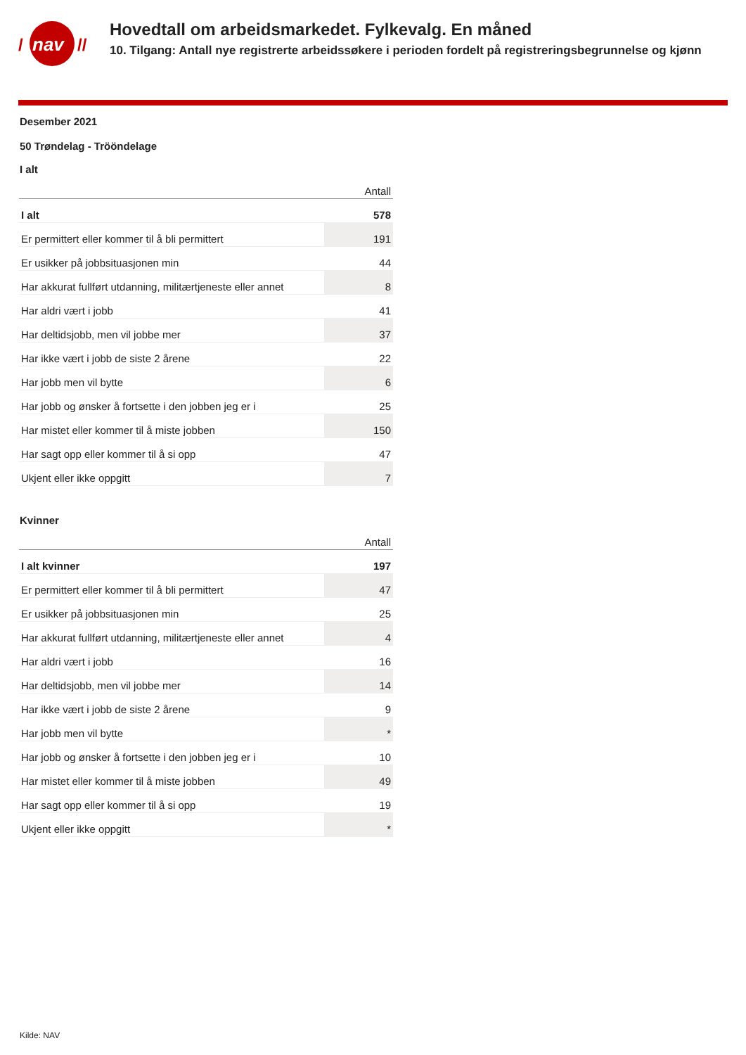nav
/
//
Hovedtall om arbeidsmarkedet. Fylkevalg. En måned
10. Tilgang: Antall nye registrerte arbeidssøkere i perioden fordelt på registreringsbegrunnelse og kjønn
Desember 2021
50 Trøndelag - Trööndelage
I alt
| | Antall |
| --- | --- |
| I alt | 578 |
| Er permittert eller kommer til å bli permittert | 191 |
| Er usikker på jobbsituasjonen min | 44 |
| Har akkurat fullført utdanning, militærtjeneste eller annet | 8 |
| Har aldri vært i jobb | 41 |
| Har deltidsjobb, men vil jobbe mer | 37 |
| Har ikke vært i jobb de siste 2 årene | 22 |
| Har jobb men vil bytte | 6 |
| Har jobb og ønsker å fortsette i den jobben jeg er i | 25 |
| Har mistet eller kommer til å miste jobben | 150 |
| Har sagt opp eller kommer til å si opp | 47 |
| Ukjent eller ikke oppgitt | 7 |
Kvinner
| | Antall |
| --- | --- |
| I alt kvinner | 197 |
| Er permittert eller kommer til å bli permittert | 47 |
| Er usikker på jobbsituasjonen min | 25 |
| Har akkurat fullført utdanning, militærtjeneste eller annet | 4 |
| Har aldri vært i jobb | 16 |
| Har deltidsjobb, men vil jobbe mer | 14 |
| Har ikke vært i jobb de siste 2 årene | 9 |
| Har jobb men vil bytte | * |
| Har jobb og ønsker å fortsette i den jobben jeg er i | 10 |
| Har mistet eller kommer til å miste jobben | 49 |
| Har sagt opp eller kommer til å si opp | 19 |
| Ukjent eller ikke oppgitt | * |
Kilde: NAV